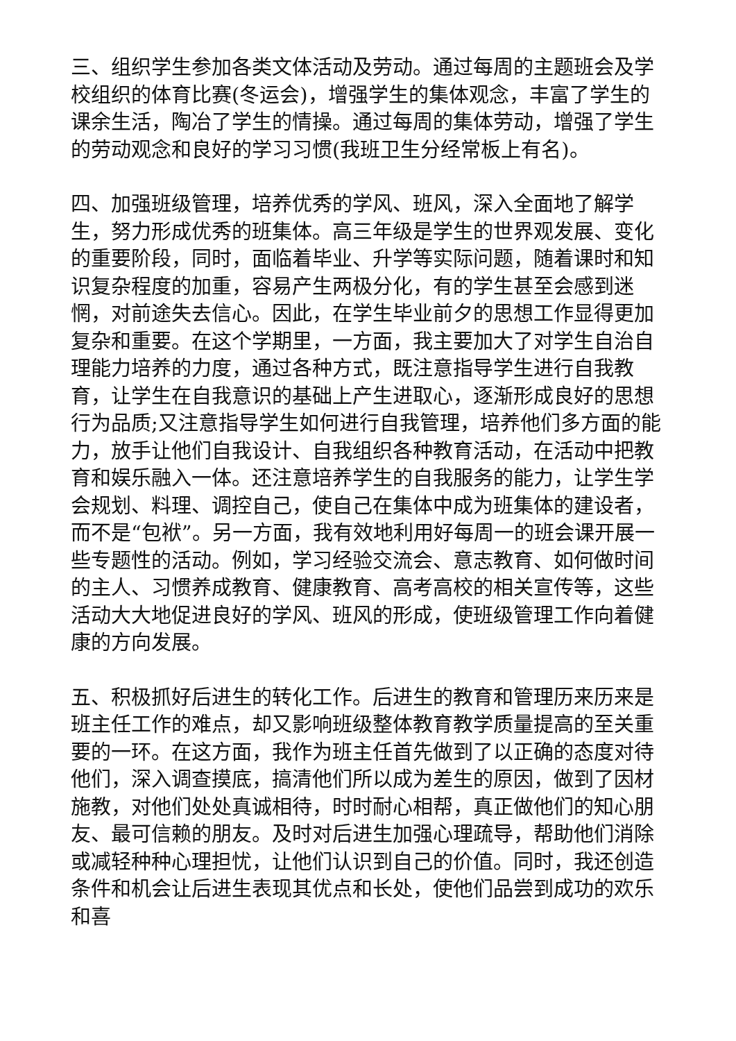三、组织学生参加各类文体活动及劳动。通过每周的主题班会及学校组织的体育比赛(冬运会)，增强学生的集体观念，丰富了学生的课余生活，陶冶了学生的情操。通过每周的集体劳动，增强了学生的劳动观念和良好的学习习惯(我班卫生分经常板上有名)。
四、加强班级管理，培养优秀的学风、班风，深入全面地了解学生，努力形成优秀的班集体。高三年级是学生的世界观发展、变化的重要阶段，同时，面临着毕业、升学等实际问题，随着课时和知识复杂程度的加重，容易产生两极分化，有的学生甚至会感到迷惘，对前途失去信心。因此，在学生毕业前夕的思想工作显得更加复杂和重要。在这个学期里，一方面，我主要加大了对学生自治自理能力培养的力度，通过各种方式，既注意指导学生进行自我教育，让学生在自我意识的基础上产生进取心，逐渐形成良好的思想行为品质;又注意指导学生如何进行自我管理，培养他们多方面的能力，放手让他们自我设计、自我组织各种教育活动，在活动中把教育和娱乐融入一体。还注意培养学生的自我服务的能力，让学生学会规划、料理、调控自己，使自己在集体中成为班集体的建设者，而不是“包袱”。另一方面，我有效地利用好每周一的班会课开展一些专题性的活动。例如，学习经验交流会、意志教育、如何做时间的主人、习惯养成教育、健康教育、高考高校的相关宣传等，这些活动大大地促进良好的学风、班风的形成，使班级管理工作向着健康的方向发展。
五、积极抓好后进生的转化工作。后进生的教育和管理历来历来是班主任工作的难点，却又影响班级整体教育教学质量提高的至关重要的一环。在这方面，我作为班主任首先做到了以正确的态度对待他们，深入调查摸底，搞清他们所以成为差生的原因，做到了因材施教，对他们处处真诚相待，时时耐心相帮，真正做他们的知心朋友、最可信赖的朋友。及时对后进生加强心理疏导，帮助他们消除或减轻种种心理担忧，让他们认识到自己的价值。同时，我还创造条件和机会让后进生表现其优点和长处，使他们品尝到成功的欢乐和喜